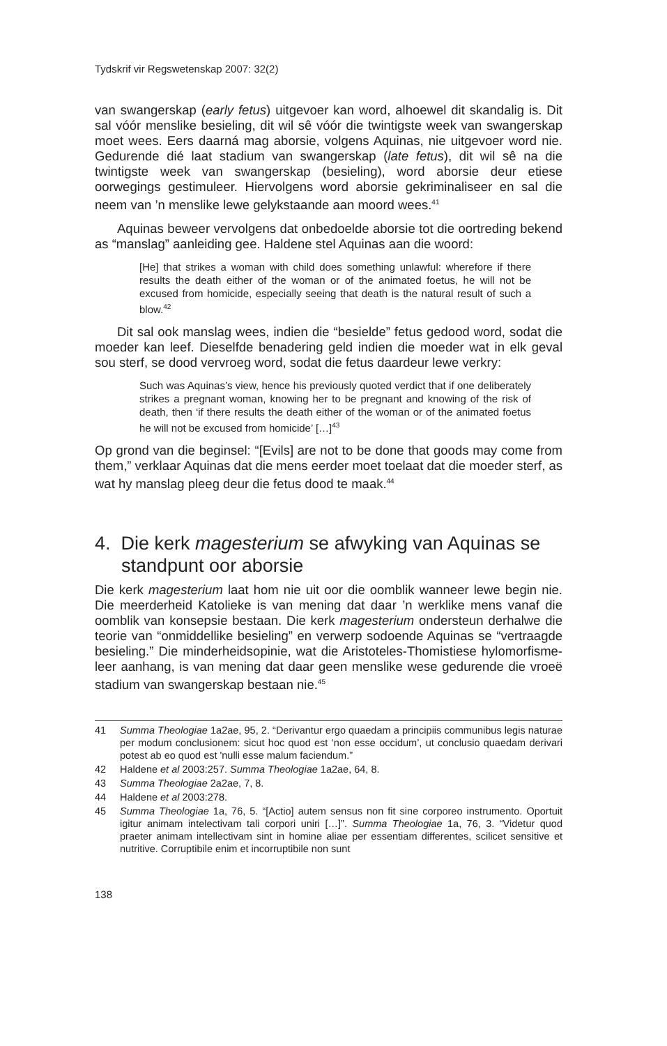Tydskrif vir Regswetenskap 2007: 32(2)
van swangerskap (early fetus) uitgevoer kan word, alhoewel dit skandalig is. Dit sal vóór menslike besieling, dit wil sê vóór die twintigste week van swangerskap moet wees. Eers daarná mag aborsie, volgens Aquinas, nie uitgevoer word nie. Gedurende dié laat stadium van swangerskap (late fetus), dit wil sê na die twintigste week van swangerskap (besieling), word aborsie deur etiese oorwegings gestimuleer. Hiervolgens word aborsie gekriminaliseer en sal die neem van ’n menslike lewe gelykstaande aan moord wees.<sup>41</sup>
Aquinas beweer vervolgens dat onbedoelde aborsie tot die oortreding bekend as “manslag” aanleiding gee. Haldene stel Aquinas aan die woord:
[He] that strikes a woman with child does something unlawful: wherefore if there results the death either of the woman or of the animated foetus, he will not be excused from homicide, especially seeing that death is the natural result of such a blow.<sup>42</sup>
Dit sal ook manslag wees, indien die “besielde” fetus gedood word, sodat die moeder kan leef. Dieselfde benadering geld indien die moeder wat in elk geval sou sterf, se dood vervroeg word, sodat die fetus daardeur lewe verkry:
Such was Aquinas’s view, hence his previously quoted verdict that if one deliberately strikes a pregnant woman, knowing her to be pregnant and knowing of the risk of death, then ‘if there results the death either of the woman or of the animated foetus he will not be excused from homicide’ […]<sup>43</sup>
Op grond van die beginsel: “[Evils] are not to be done that goods may come from them,” verklaar Aquinas dat die mens eerder moet toelaat dat die moeder sterf, as wat hy manslag pleeg deur die fetus dood te maak.<sup>44</sup>
4. Die kerk magesterium se afwyking van Aquinas se standpunt oor aborsie
Die kerk magesterium laat hom nie uit oor die oomblik wanneer lewe begin nie. Die meerderheid Katolieke is van mening dat daar ’n werklike mens vanaf die oomblik van konsepsie bestaan. Die kerk magesterium ondersteun derhalwe die teorie van “onmiddellike besieling” en verwerp sodoende Aquinas se “vertraagde besieling.” Die minderheidsopinie, wat die Aristoteles-Thomistiese hylomorfisme-leer aanhang, is van mening dat daar geen menslike wese gedurende die vroeë stadium van swangerskap bestaan nie.<sup>45</sup>
41 Summa Theologiae 1a2ae, 95, 2. “Derivantur ergo quaedam a principiis communibus legis naturae per modum conclusionem: sicut hoc quod est ‘non esse occidum’, ut conclusio quaedam derivari potest ab eo quod est 'nulli esse malum faciendum.”
42 Haldene et al 2003:257. Summa Theologiae 1a2ae, 64, 8.
43 Summa Theologiae 2a2ae, 7, 8.
44 Haldene et al 2003:278.
45 Summa Theologiae 1a, 76, 5. “[Actio] autem sensus non fit sine corporeo instrumento. Oportuit igitur animam intelectivam tali corpori uniri […]”. Summa Theologiae 1a, 76, 3. “Videtur quod praeter animam intellectivam sint in homine aliae per essentiam differentes, scilicet sensitive et nutritive. Corruptibile enim et incorruptibile non sunt
138